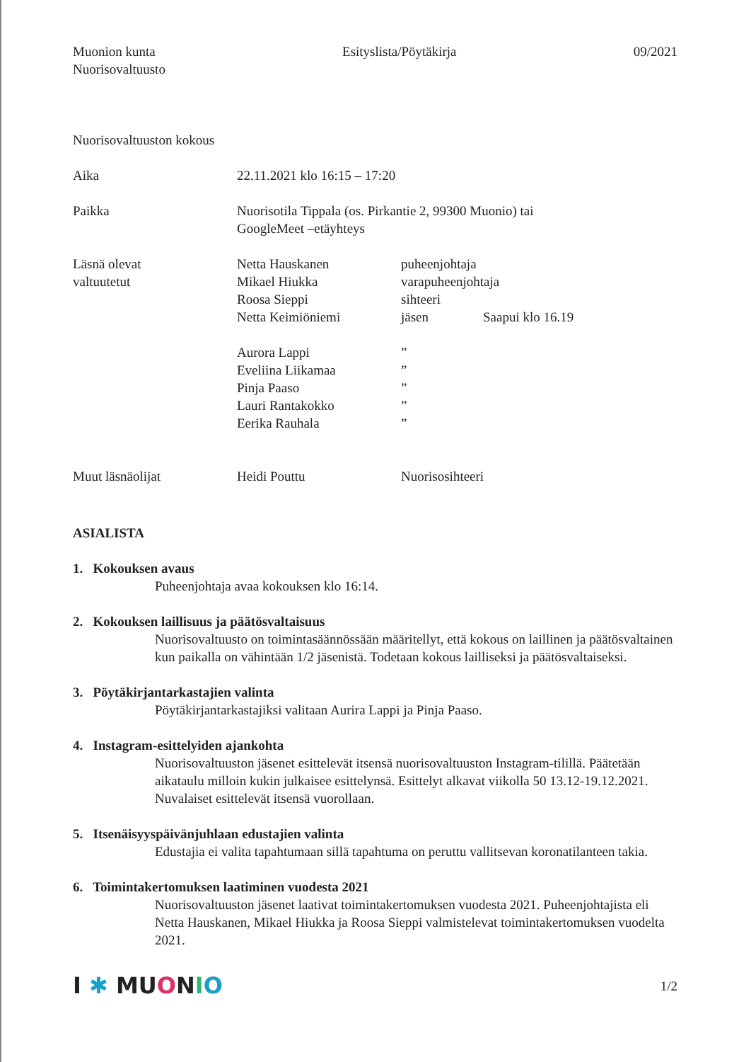Muonion kunta
Nuorisovaltuusto
Esityslista/Pöytäkirja 09/2021
Nuorisovaltuuston kokous
| Aika | 22.11.2021 klo 16:15 – 17:20 | | |
| Paikka | Nuorisotila Tippala (os. Pirkantie 2, 99300 Muonio) tai GoogleMeet –etäyhteys | | |
| Läsnä olevat | Netta Hauskanen | puheenjohtaja | |
| valtuutetut | Mikael Hiukka | varapuheenjohtaja | |
| | Roosa Sieppi | sihteeri | |
| | Netta Keimiöniemi | jäsen | Saapui klo 16.19 |
| | Aurora Lappi | ” | |
| | Eveliina Liikamaa | ” | |
| | Pinja Paaso | ” | |
| | Lauri Rantakokko | ” | |
| | Eerika Rauhala | ” | |
| Muut läsnäolijat | Heidi Pouttu | Nuorisosihteeri | |
ASIALISTA
1. Kokouksen avaus
Puheenjohtaja avaa kokouksen klo 16:14.
2. Kokouksen laillisuus ja päätösvaltaisuus
Nuorisovaltuusto on toimintasäännössään määritellyt, että kokous on laillinen ja päätösvaltainen kun paikalla on vähintään 1/2 jäsenistä. Todetaan kokous lailliseksi ja päätösvaltaiseksi.
3. Pöytäkirjantarkastajien valinta
Pöytäkirjantarkastajiksi valitaan Aurira Lappi ja Pinja Paaso.
4. Instagram-esittelyiden ajankohta
Nuorisovaltuuston jäsenet esittelevät itsensä nuorisovaltuuston Instagram-tilillä. Päätetään aikataulu milloin kukin julkaisee esittelynsä. Esittelyt alkavat viikolla 50 13.12-19.12.2021. Nuvalaiset esittelevät itsensä vuorollaan.
5. Itsenäisyyspäivänjuhlaan edustajien valinta
Edustajia ei valita tapahtumaan sillä tapahtuma on peruttu vallitsevan koronatilanteen takia.
6. Toimintakertomuksen laatiminen vuodesta 2021
Nuorisovaltuuston jäsenet laativat toimintakertomuksen vuodesta 2021. Puheenjohtajista eli Netta Hauskanen, Mikael Hiukka ja Roosa Sieppi valmistelevat toimintakertomuksen vuodelta 2021.
I ✱ MU ONIO
1/2